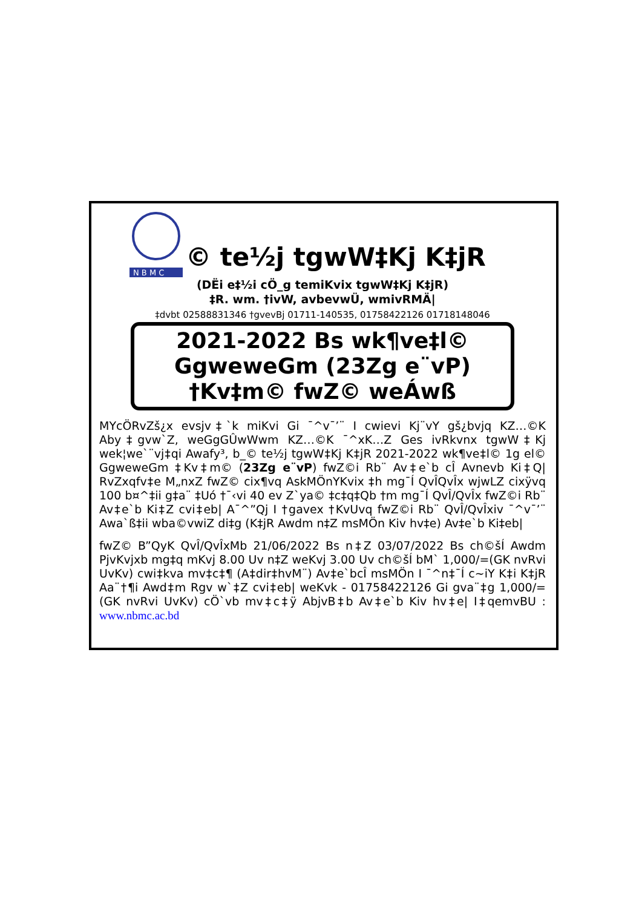N B M C
© te½j tgwW‡Kj K‡jR
(DËi e‡½i cÖ_g temiKvix tgwW‡Kj K‡jR)
‡R. wm. †ivW, avbevwÜ, wmivRMÄ|
‡dvbt 02588831346 †gvevBj 01711-140535, 01758422126 01718148046
2021-2022 Bs wk¶ve‡l©
GgweweGm (23Zg e¨vP)
†Kv‡m© fwZ© weÁwß
MYcÖRvZš¿x evsjv‡`k miKvi Gi ¯^v¯’¨ I cwievi Kj¨vY gš¿bvjq KZ…©K Aby‡gvw`Z, weGgGÛwWwm KZ…©K ¯^xK…Z Ges ivRkvnx tgwW‡Kj wek¦we`¨vj‡qi Awafy³, b_© te½j tgwW‡Kj K‡jR 2021-2022 wk¶ve‡l© 1g el© GgweweGm ‡Kv‡m© (23Zg e¨vP) fwZ©i Rb¨ Av‡e`b cÎ Avnevb Ki‡Q| RvZxqfv‡e M„nxZ fwZ© cix¶vq AskMÖnYKvix ‡h mg¯Í QvÎQvÎx wjwLZ cixÿvq 100 b¤^‡ii g‡a¨ ‡Uó †¯‹vi 40 ev Z`ya© ‡c‡q‡Qb †m mg¯Í QvÎ/QvÎx fwZ©i Rb¨ Av‡e`b Ki‡Z cvi‡eb| A¯^”Qj I †gavex †KvUvq fwZ©i Rb¨ QvÎ/QvÎxiv ¯^v¯’¨ Awa`ß‡ii wba©vwiZ di‡g (K‡jR Awdm n‡Z msMÖn Kiv hv‡e) Av‡e`b Ki‡eb|
fwZ© B”QyK QvÎ/QvÎxMb 21/06/2022 Bs n‡Z 03/07/2022 Bs ch©šÍ Awdm PjvKvjxb mg‡q mKvj 8.00 Uv n‡Z weKvj 3.00 Uv ch©šÍ bM` 1,000/=(GK nvRvi UvKv) cwi‡kva mv‡c‡¶ (A‡dir‡hvM¨) Av‡e`bcÎ msMÖn I ¯^n‡¯Í c~iY K‡i K‡jR Aa¨†¶i Awd‡m Rgv w`‡Z cvi‡eb| weKvk - 01758422126 Gi gva¨‡g 1,000/=(GK nvRvi UvKv) cÖ`vb mv‡c‡ÿ AbjvB‡b Av‡e`b Kiv hv‡e| I‡qemvBU : www.nbmc.ac.bd